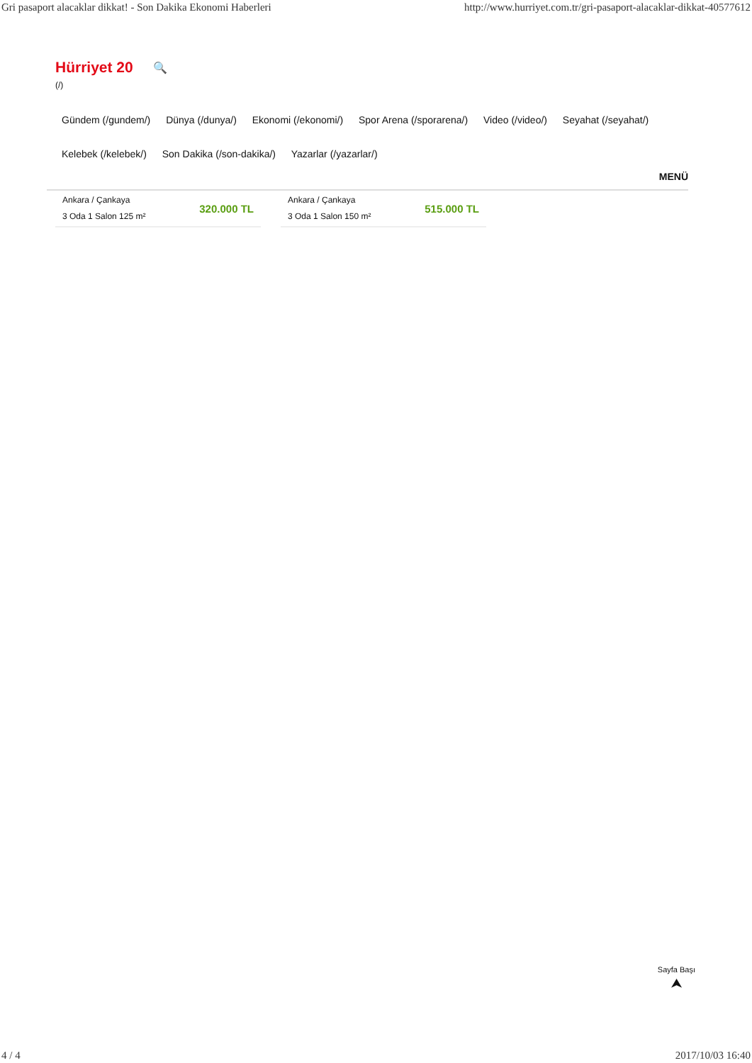Gri pasaport alacaklar dikkat! - Son Dakika Ekonomi Haberleri http://www.hurriyet.com.tr/gri-pasaport-alacaklar-dikkat-40577612
Hürriyet 20 🔍
(/)
Gündem (/gundem/) Dünya (/dunya/) Ekonomi (/ekonomi/) Spor Arena (/sporarena/) Video (/video/) Seyahat (/seyahat/) Kelebek (/kelebek/) Son Dakika (/son-dakika/) Yazarlar (/yazarlar/)
MENÜ
Ankara / Çankaya
3 Oda 1 Salon 125 m²
320.000 TL
Ankara / Çankaya
3 Oda 1 Salon 150 m²
515.000 TL
Sayfa Başı
⮝
4 / 4 2017/10/03 16:40